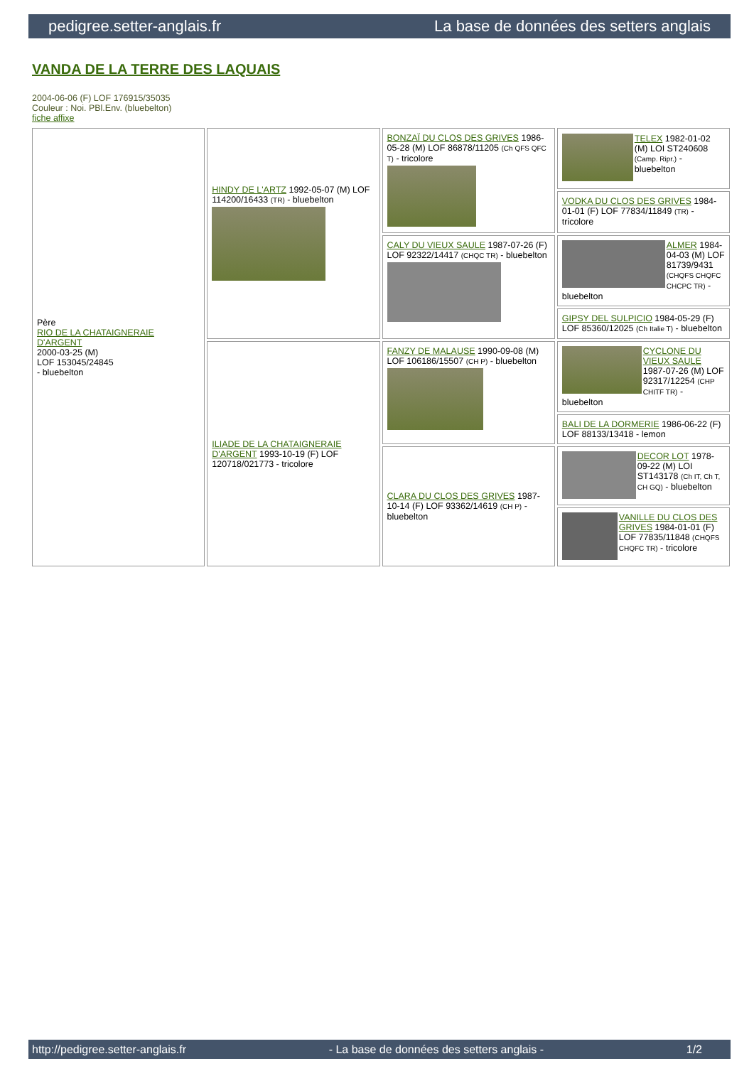pedigree.setter-anglais.fr La base de données des setters anglais
VANDA DE LA TERRE DES LAQUAIS
2004-06-06 (F) LOF 176915/35035
Couleur : Noi. PBl.Env. (bluebelton)
fiche affixe
| Père RIO DE LA CHATAIGNERAIE D'ARGENT 2000-03-25 (M) LOF 153045/24845 - bluebelton | HINDY DE L'ARTZ 1992-05-07 (M) LOF 114200/16433 (TR) - bluebelton | BONZAÏ DU CLOS DES GRIVES 1986-05-28 (M) LOF 86878/11205 (Ch QFS QFC T) - tricolore | TELEX 1982-01-02 (M) LOI ST240608 (Camp. Ripr.) - bluebelton |
| | | | VODKA DU CLOS DES GRIVES 1984-01-01 (F) LOF 77834/11849 (TR) - tricolore |
| | | CALY DU VIEUX SAULE 1987-07-26 (F) LOF 92322/14417 (CHQC TR) - bluebelton | ALMER 1984-04-03 (M) LOF 81739/9431 (CHQFS CHQFC CHCPC TR) - bluebelton |
| | | | GIPSY DEL SULPICIO 1984-05-29 (F) LOF 85360/12025 (Ch Italie T) - bluebelton |
| | ILIADE DE LA CHATAIGNERAIE D'ARGENT 1993-10-19 (F) LOF 120718/021773 - tricolore | FANZY DE MALAUSE 1990-09-08 (M) LOF 106186/15507 (CH P) - bluebelton | CYCLONE DU VIEUX SAULE 1987-07-26 (M) LOF 92317/12254 (CHP CHITF TR) - bluebelton |
| | | | BALI DE LA DORMERIE 1986-06-22 (F) LOF 88133/13418 - lemon |
| | | CLARA DU CLOS DES GRIVES 1987-10-14 (F) LOF 93362/14619 (CH P) - bluebelton | DECOR LOT 1978-09-22 (M) LOI ST143178 (Ch IT, Ch T, CH GQ) - bluebelton |
| | | | VANILLE DU CLOS DES GRIVES 1984-01-01 (F) LOF 77835/11848 (CHQFS CHQFC TR) - tricolore |
http://pedigree.setter-anglais.fr - La base de données des setters anglais - 1/2